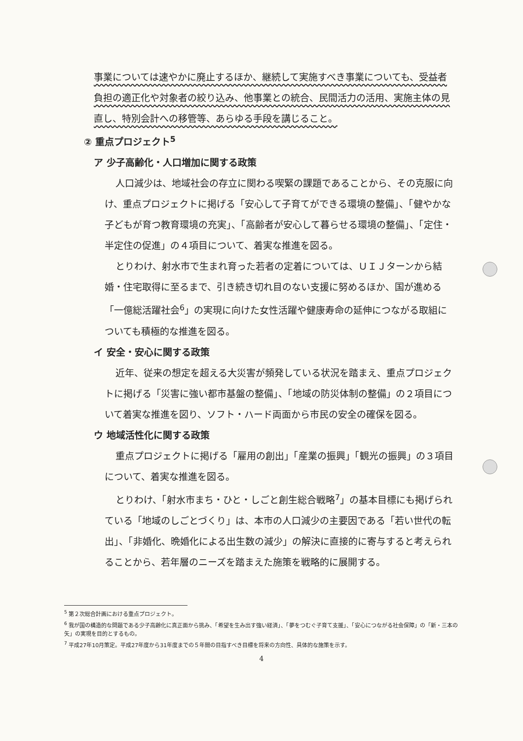事業については速やかに廃止するほか、継続して実施すべき事業についても、受益者負担の適正化や対象者の絞り込み、他事業との統合、民間活力の活用、実施主体の見直し、特別会計への移管等、あらゆる手段を講じること。
② 重点プロジェクト<sup>5</sup>
ア 少子高齢化・人口増加に関する政策
人口減少は、地域社会の存立に関わる喫緊の課題であることから、その克服に向け、重点プロジェクトに掲げる「安心して子育てができる環境の整備」、「健やかな子どもが育つ教育環境の充実」、「高齢者が安心して暮らせる環境の整備」、「定住・半定住の促進」の４項目について、着実な推進を図る。
とりわけ、射水市で生まれ育った若者の定着については、ＵＩＪターンから結婚・住宅取得に至るまで、引き続き切れ目のない支援に努めるほか、国が進める「一億総活躍社会<sup>6</sup>」の実現に向けた女性活躍や健康寿命の延伸につながる取組についても積極的な推進を図る。
イ 安全・安心に関する政策
近年、従来の想定を超える大災害が頻発している状況を踏まえ、重点プロジェクトに掲げる「災害に強い都市基盤の整備」、「地域の防災体制の整備」の２項目について着実な推進を図り、ソフト・ハード両面から市民の安全の確保を図る。
ウ 地域活性化に関する政策
重点プロジェクトに掲げる「雇用の創出」「産業の振興」「観光の振興」の３項目について、着実な推進を図る。
とりわけ、「射水市まち・ひと・しごと創生総合戦略<sup>7</sup>」の基本目標にも掲げられている「地域のしごとづくり」は、本市の人口減少の主要因である「若い世代の転出」、「非婚化、晩婚化による出生数の減少」の解決に直接的に寄与すると考えられることから、若年層のニーズを踏まえた施策を戦略的に展開する。
<sup>5</sup> 第２次総合計画における重点プロジェクト。
<sup>6</sup> 我が国の構造的な問題である少子高齢化に真正面から挑み、「希望を生み出す強い経済」、「夢をつむぐ子育て支援」、「安心につながる社会保障」の「新・三本の矢」の実現を目的とするもの。
<sup>7</sup> 平成27年10月策定。平成27年度から31年度までの５年間の目指すべき目標を将来の方向性、具体的な施策を示す。
4